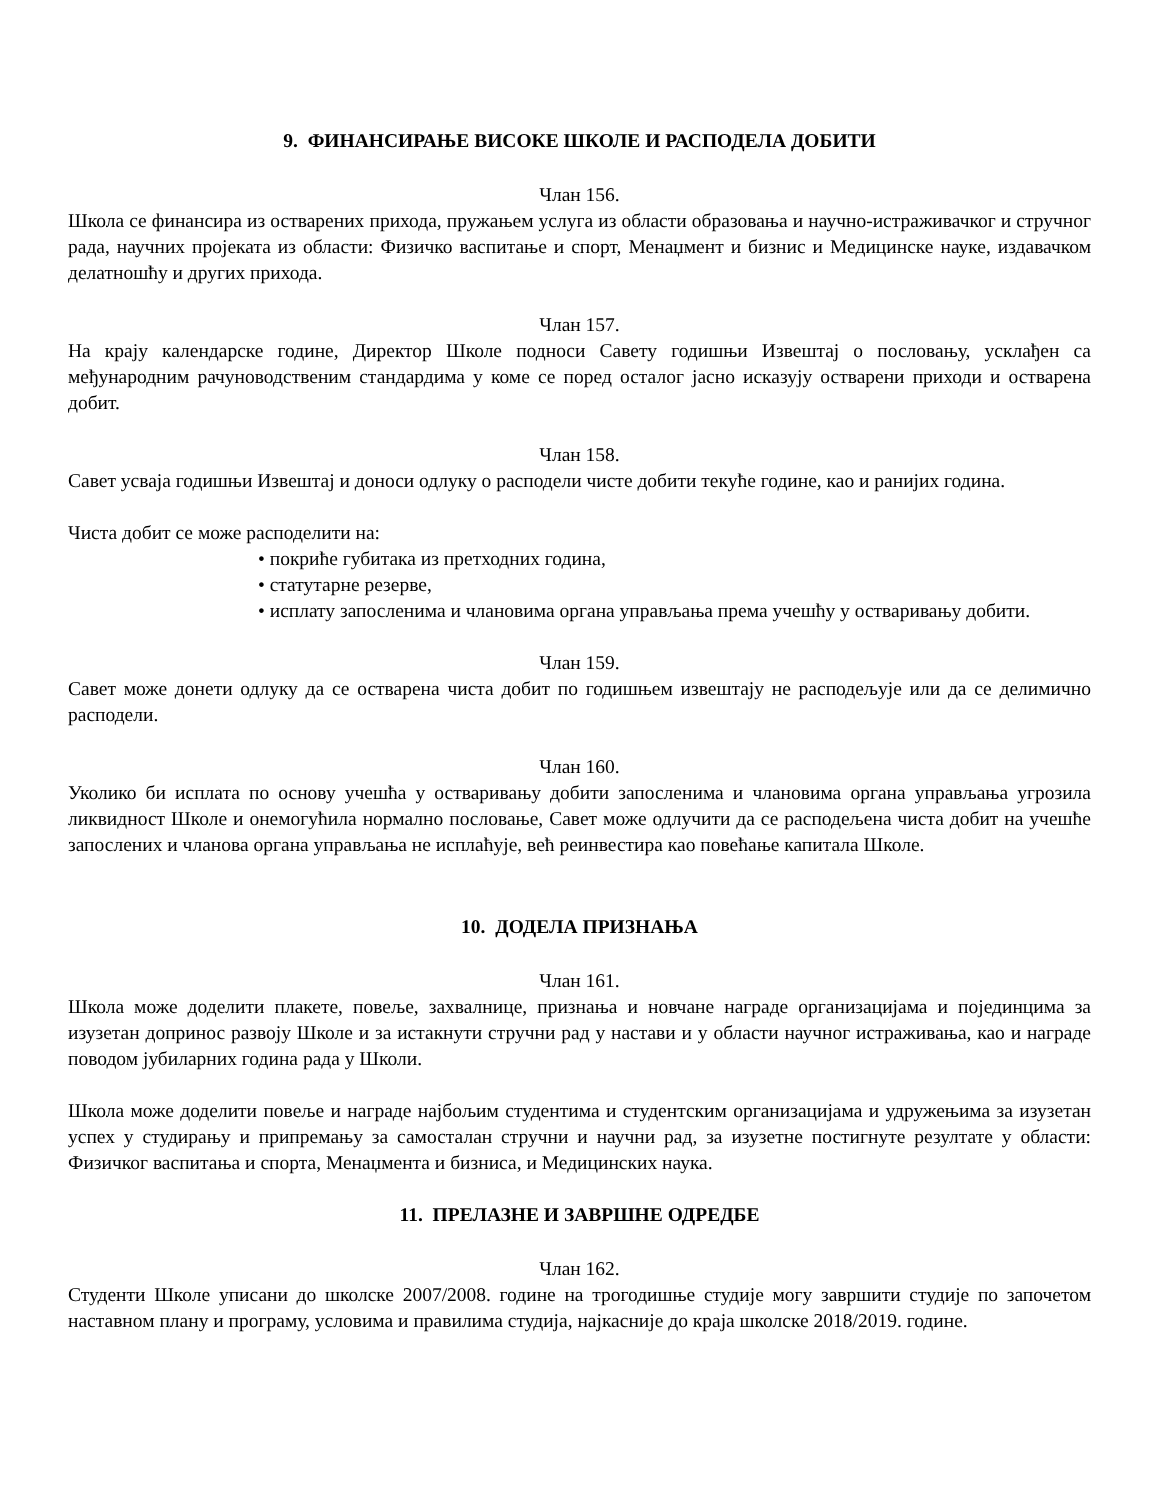9. ФИНАНСИРАЊЕ ВИСОКЕ ШКОЛЕ И РАСПОДЕЛА ДОБИТИ
Члан 156.
Школа се финансира из остварених прихода, пружањем услуга из области образовања и научно-истраживачког и стручног рада, научних пројеката из области: Физичко васпитање и спорт, Менаџмент и бизнис и Медицинске науке, издавачком делатношћу и других прихода.
Члан 157.
На крају календарске године, Директор Школе подноси Савету годишњи Извештај о пословању, усклађен са међународним рачуноводственим стандардима у коме се поред осталог јасно исказују остварени приходи и остварена добит.
Члан 158.
Савет усваја годишњи Извештај и доноси одлуку о расподели чисте добити текуће године, као и ранијих година.
Чиста добит се може расподелити на:
• покриће губитака из претходних година,
• статутарне резерве,
• исплату запосленима и члановима органа управљања према учешћу у остваривању добити.
Члан 159.
Савет може донети одлуку да се остварена чиста добит по годишњем извештају не расподељује или да се делимично расподели.
Члан 160.
Уколико би исплата по основу учешћа у остваривању добити запосленима и члановима органа управљања угрозила ликвидност Школе и онемогућила нормално пословање, Савет може одлучити да се расподељена чиста добит на учешће запослених и чланова органа управљања не исплаћује, већ реинвестира као повећање капитала Школе.
10. ДОДЕЛА ПРИЗНАЊА
Члан 161.
Школа може доделити плакете, повеље, захвалнице, признања и новчане награде организацијама и појединцима за изузетан допринос развоју Школе и за истакнути стручни рад у настави и у области научног истраживања, као и награде поводом јубиларних година рада у Школи.
Школа може доделити повеље и награде најбољим студентима и студентским организацијама и удружењима за изузетан успех у студирању и припремању за самосталан стручни и научни рад, за изузетне постигнуте резултате у области: Физичког васпитања и спорта, Менаџмента и бизниса, и Медицинских наука.
11. ПРЕЛАЗНЕ И ЗАВРШНЕ ОДРЕДБЕ
Члан 162.
Студенти Школе уписани до школске 2007/2008. године на трогодишње студије могу завршити студије по започетом наставном плану и програму, условима и правилима студија, најкасније до краја школске 2018/2019. године.